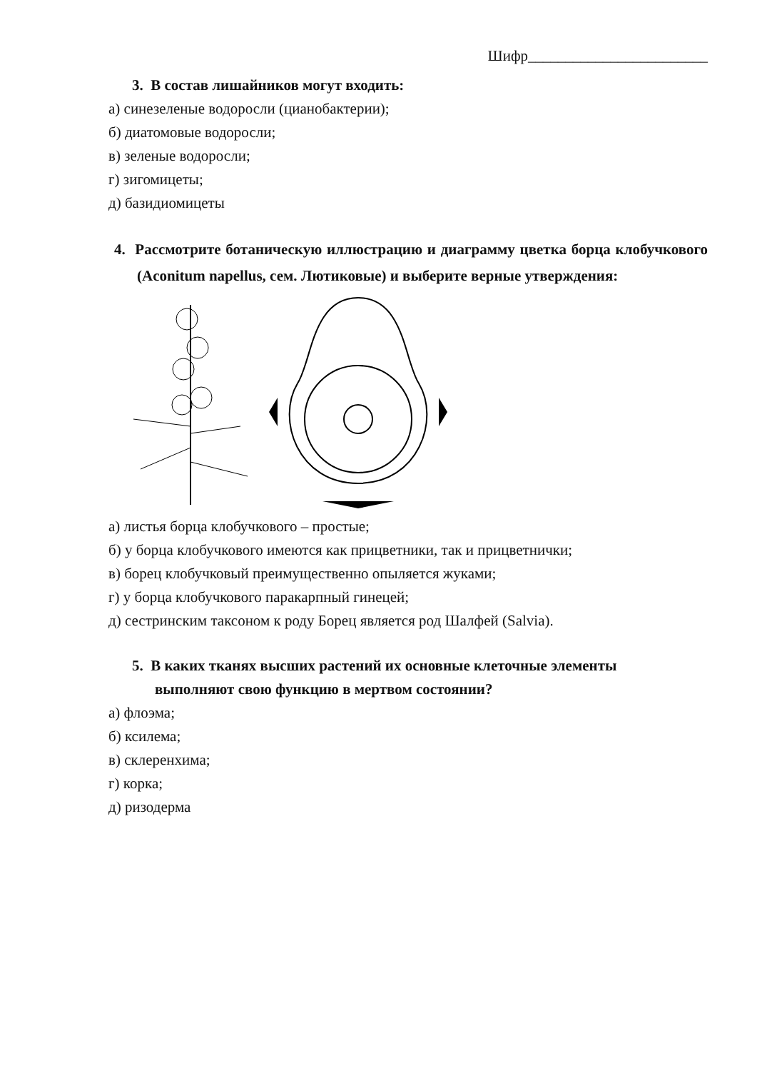Шифр________________________
3. В состав лишайников могут входить:
а) синезеленые водоросли (цианобактерии);
б) диатомовые водоросли;
в) зеленые водоросли;
г) зигомицеты;
д) базидиомицеты
4. Рассмотрите ботаническую иллюстрацию и диаграмму цветка борца клобучкового (Aconitum napellus, сем. Лютиковые) и выберите верные утверждения:
а) листья борца клобучкового – простые;
б) у борца клобучкового имеются как прицветники, так и прицветнички;
в) борец клобучковый преимущественно опыляется жуками;
г) у борца клобучкового паракарпный гинецей;
д) сестринским таксоном к роду Борец является род Шалфей (Salvia).
5. В каких тканях высших растений их основные клеточные элементы
выполняют свою функцию в мертвом состоянии?
а) флоэма;
б) ксилема;
в) склеренхима;
г) корка;
д) ризодерма